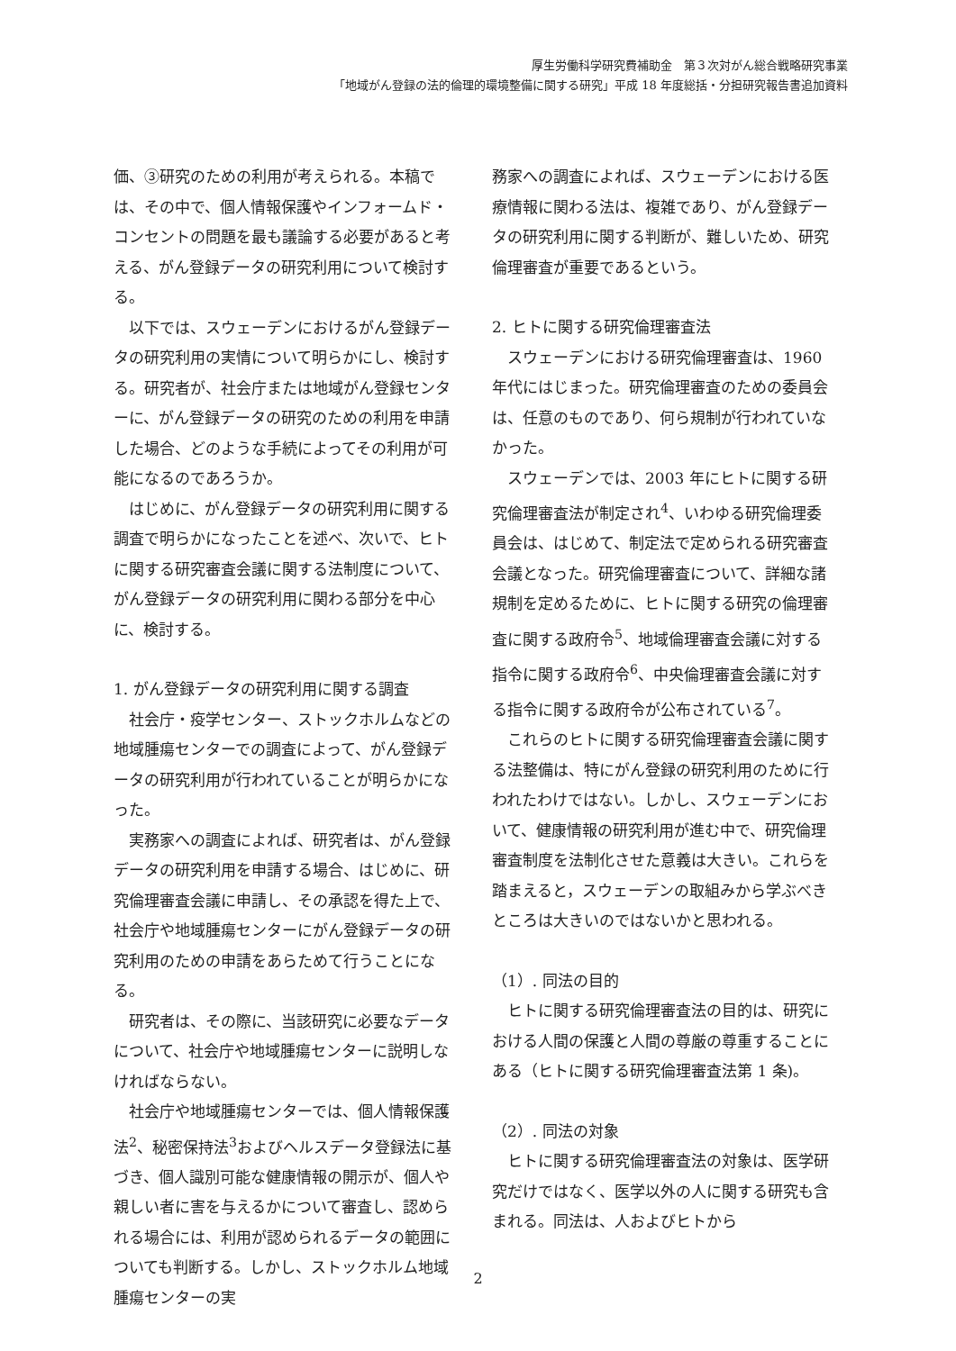厚生労働科学研究費補助金　第３次対がん総合戦略研究事業
「地域がん登録の法的倫理的環境整備に関する研究」平成 18 年度総括・分担研究報告書追加資料
価、③研究のための利用が考えられる。本稿では、その中で、個人情報保護やインフォームド・コンセントの問題を最も議論する必要があると考える、がん登録データの研究利用について検討する。
以下では、スウェーデンにおけるがん登録データの研究利用の実情について明らかにし、検討する。研究者が、社会庁または地域がん登録センターに、がん登録データの研究のための利用を申請した場合、どのような手続によってその利用が可能になるのであろうか。
はじめに、がん登録データの研究利用に関する調査で明らかになったことを述べ、次いで、ヒトに関する研究審査会議に関する法制度について、がん登録データの研究利用に関わる部分を中心に、検討する。
1. がん登録データの研究利用に関する調査
社会庁・疫学センター、ストックホルムなどの地域腫瘍センターでの調査によって、がん登録データの研究利用が行われていることが明らかになった。
実務家への調査によれば、研究者は、がん登録データの研究利用を申請する場合、はじめに、研究倫理審査会議に申請し、その承認を得た上で、社会庁や地域腫瘍センターにがん登録データの研究利用のための申請をあらためて行うことになる。
研究者は、その際に、当該研究に必要なデータについて、社会庁や地域腫瘍センターに説明しなければならない。
社会庁や地域腫瘍センターでは、個人情報保護法<sup>2</sup>、秘密保持法<sup>3</sup>およびヘルスデータ登録法に基づき、個人識別可能な健康情報の開示が、個人や親しい者に害を与えるかについて審査し、認められる場合には、利用が認められるデータの範囲についても判断する。しかし、ストックホルム地域腫瘍センターの実
務家への調査によれば、スウェーデンにおける医療情報に関わる法は、複雑であり、がん登録データの研究利用に関する判断が、難しいため、研究倫理審査が重要であるという。
2. ヒトに関する研究倫理審査法
スウェーデンにおける研究倫理審査は、1960 年代にはじまった。研究倫理審査のための委員会は、任意のものであり、何ら規制が行われていなかった。
スウェーデンでは、2003 年にヒトに関する研究倫理審査法が制定され<sup>4</sup>、いわゆる研究倫理委員会は、はじめて、制定法で定められる研究審査会議となった。研究倫理審査について、詳細な諸規制を定めるために、ヒトに関する研究の倫理審査に関する政府令<sup>5</sup>、地域倫理審査会議に対する指令に関する政府令<sup>6</sup>、中央倫理審査会議に対する指令に関する政府令が公布されている<sup>7</sup>。
これらのヒトに関する研究倫理審査会議に関する法整備は、特にがん登録の研究利用のために行われたわけではない。しかし、スウェーデンにおいて、健康情報の研究利用が進む中で、研究倫理審査制度を法制化させた意義は大きい。これらを踏まえると，スウェーデンの取組みから学ぶべきところは大きいのではないかと思われる。
（1）. 同法の目的
ヒトに関する研究倫理審査法の目的は、研究における人間の保護と人間の尊厳の尊重することにある（ヒトに関する研究倫理審査法第 1 条)。
（2）. 同法の対象
ヒトに関する研究倫理審査法の対象は、医学研究だけではなく、医学以外の人に関する研究も含まれる。同法は、人およびヒトから
2